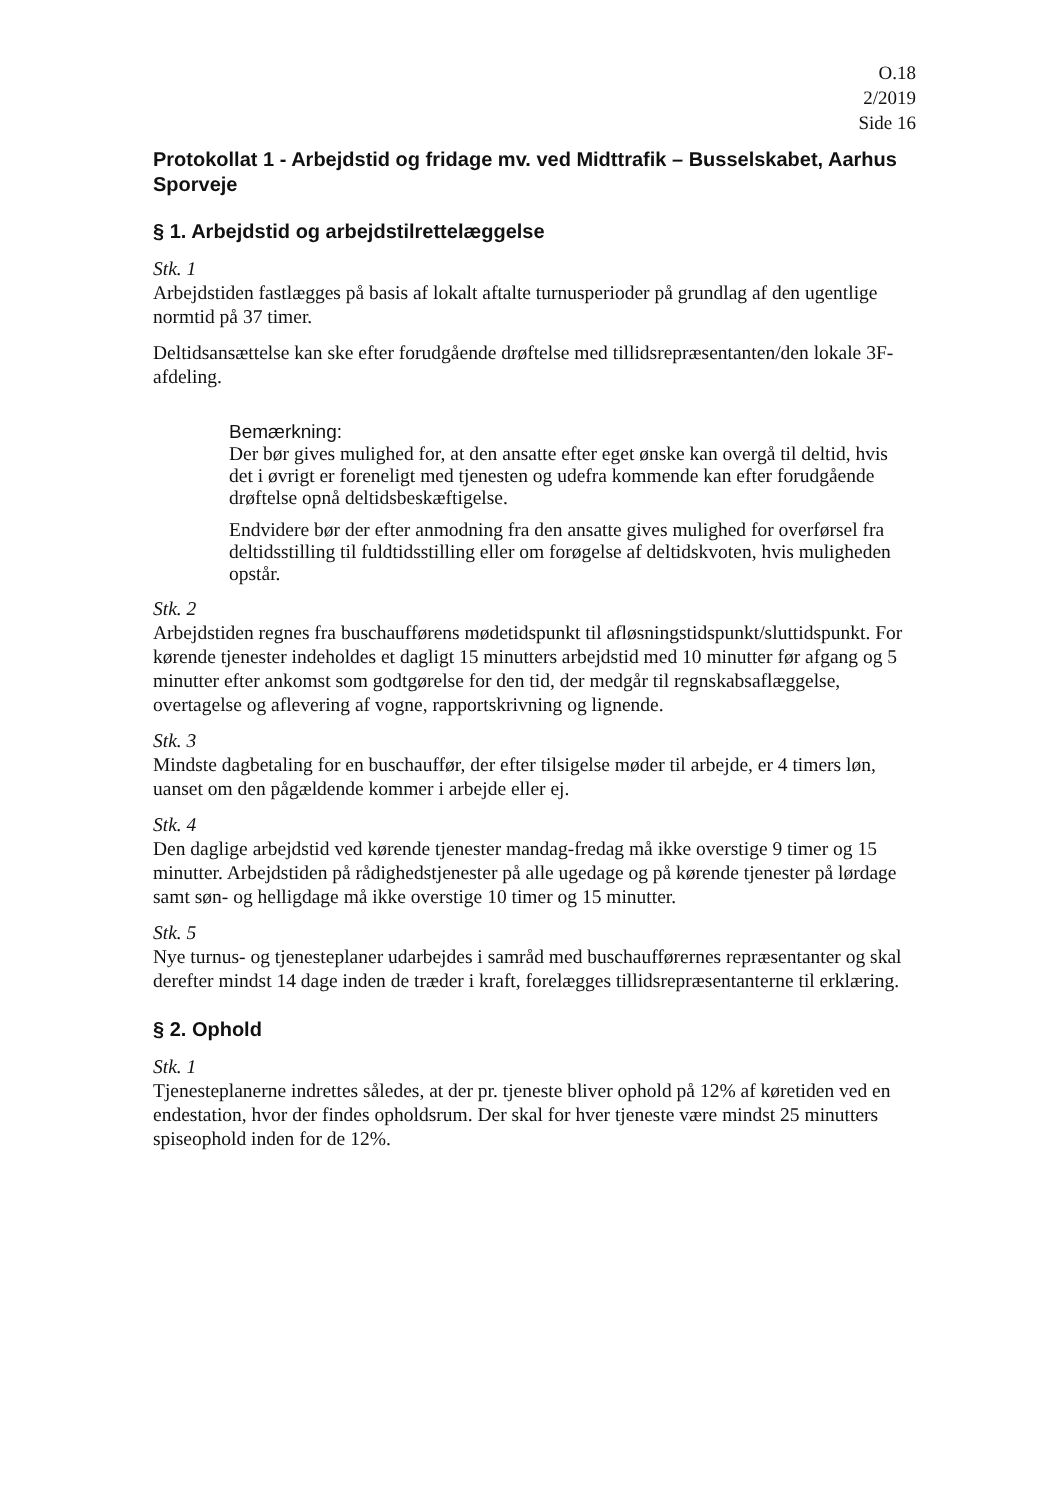O.18
2/2019
Side 16
Protokollat 1 - Arbejdstid og fridage mv. ved Midttrafik – Busselskabet, Aarhus Sporveje
§ 1. Arbejdstid og arbejdstilrettelæggelse
Stk. 1
Arbejdstiden fastlægges på basis af lokalt aftalte turnusperioder på grundlag af den ugentlige normtid på 37 timer.
Deltidsansættelse kan ske efter forudgående drøftelse med tillidsrepræsentanten/den lokale 3F-afdeling.
Bemærkning:
Der bør gives mulighed for, at den ansatte efter eget ønske kan overgå til deltid, hvis det i øvrigt er foreneligt med tjenesten og udefra kommende kan efter forudgående drøftelse opnå deltidsbeskæftigelse.
Endvidere bør der efter anmodning fra den ansatte gives mulighed for overførsel fra deltidsstilling til fuldtidsstilling eller om forøgelse af deltidskvoten, hvis muligheden opstår.
Stk. 2
Arbejdstiden regnes fra buschaufførens mødetidspunkt til afløsningstidspunkt/sluttidspunkt. For kørende tjenester indeholdes et dagligt 15 minutters arbejdstid med 10 minutter før afgang og 5 minutter efter ankomst som godtgørelse for den tid, der medgår til regnskabsaflæggelse, overtagelse og aflevering af vogne, rapportskrivning og lignende.
Stk. 3
Mindste dagbetaling for en buschauffør, der efter tilsigelse møder til arbejde, er 4 timers løn, uanset om den pågældende kommer i arbejde eller ej.
Stk. 4
Den daglige arbejdstid ved kørende tjenester mandag-fredag må ikke overstige 9 timer og 15 minutter. Arbejdstiden på rådighedstjenester på alle ugedage og på kørende tjenester på lørdage samt søn- og helligdage må ikke overstige 10 timer og 15 minutter.
Stk. 5
Nye turnus- og tjenesteplaner udarbejdes i samråd med buschaufførernes repræsentanter og skal derefter mindst 14 dage inden de træder i kraft, forelægges tillidsrepræsentanterne til erklæring.
§ 2. Ophold
Stk. 1
Tjenesteplanerne indrettes således, at der pr. tjeneste bliver ophold på 12% af køretiden ved en endestation, hvor der findes opholdsrum. Der skal for hver tjeneste være mindst 25 minutters spiseophold inden for de 12%.